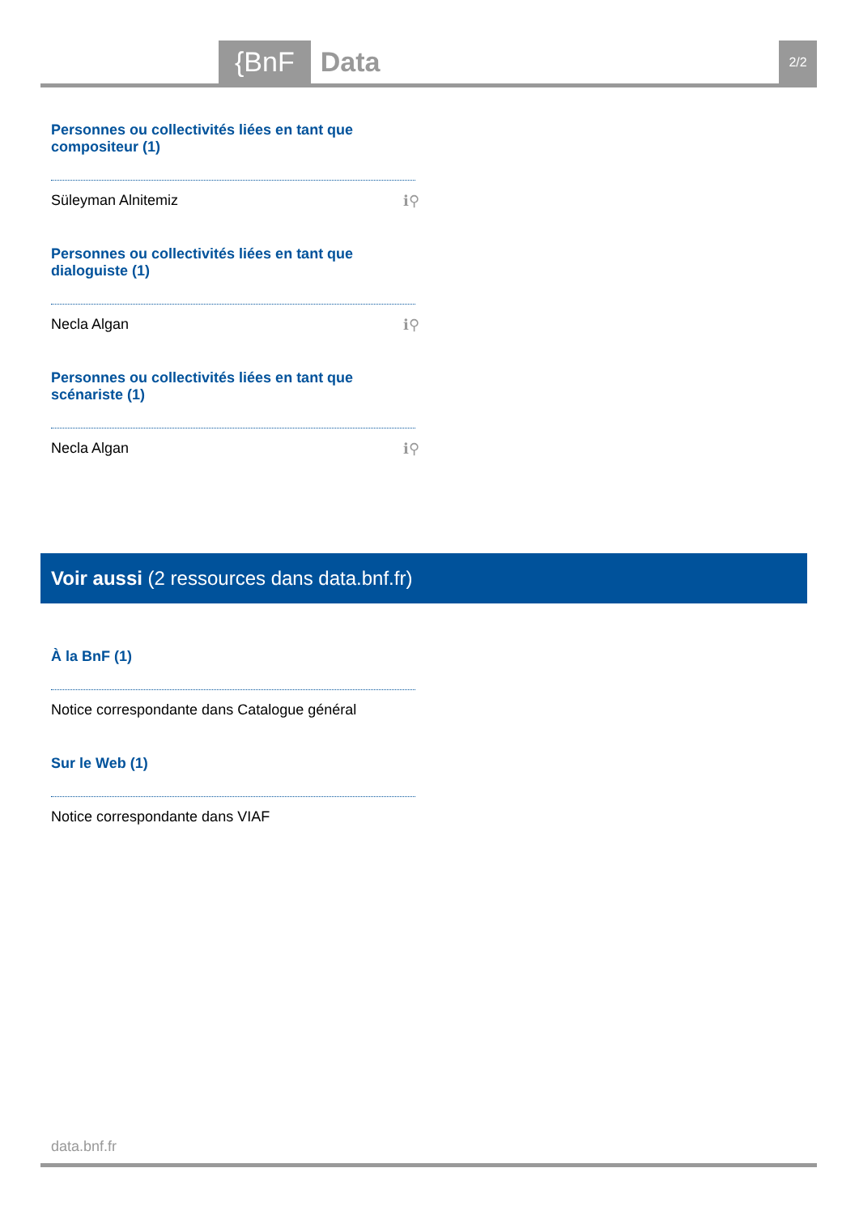{BnF Data 2/2
Personnes ou collectivités liées en tant que compositeur (1)
Süleyman Alnitemiz ℹ⚲
Personnes ou collectivités liées en tant que dialoguiste (1)
Necla Algan ℹ⚲
Personnes ou collectivités liées en tant que scénariste (1)
Necla Algan ℹ⚲
Voir aussi (2 ressources dans data.bnf.fr)
À la BnF (1)
Notice correspondante dans Catalogue général
Sur le Web (1)
Notice correspondante dans VIAF
data.bnf.fr